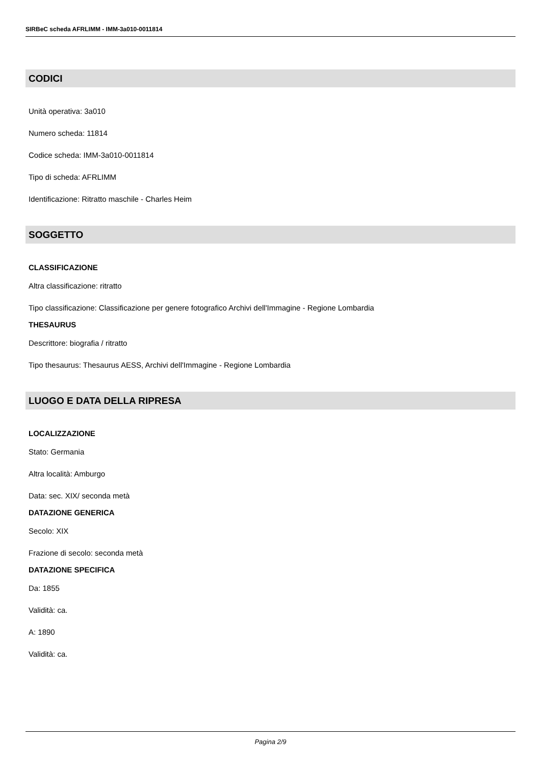SIRBeC scheda AFRLIMM - IMM-3a010-0011814
CODICI
Unità operativa: 3a010
Numero scheda: 11814
Codice scheda: IMM-3a010-0011814
Tipo di scheda: AFRLIMM
Identificazione: Ritratto maschile - Charles Heim
SOGGETTO
CLASSIFICAZIONE
Altra classificazione: ritratto
Tipo classificazione: Classificazione per genere fotografico Archivi dell'Immagine - Regione Lombardia
THESAURUS
Descrittore: biografia / ritratto
Tipo thesaurus: Thesaurus AESS, Archivi dell'Immagine - Regione Lombardia
LUOGO E DATA DELLA RIPRESA
LOCALIZZAZIONE
Stato: Germania
Altra località: Amburgo
Data: sec. XIX/ seconda metà
DATAZIONE GENERICA
Secolo: XIX
Frazione di secolo: seconda metà
DATAZIONE SPECIFICA
Da: 1855
Validità: ca.
A: 1890
Validità: ca.
Pagina 2/9